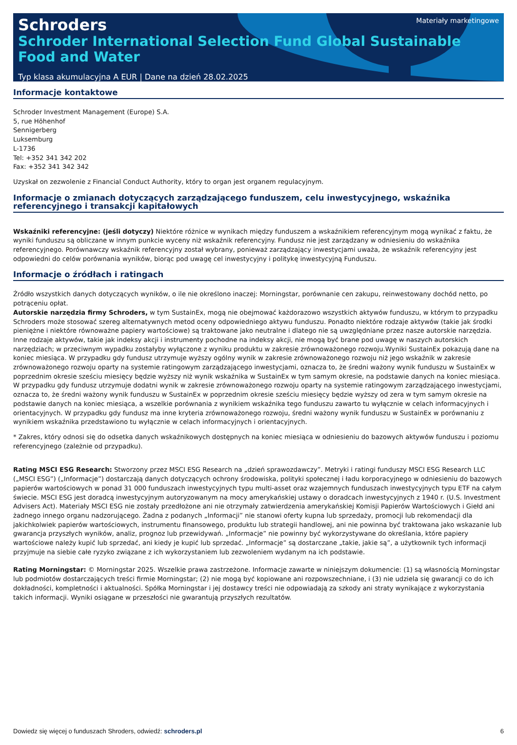Materiały marketingowe
Schroders
Schroder International Selection Fund Global Sustainable Food and Water
Typ klasa akumulacyjna A EUR | Dane na dzień 28.02.2025
Informacje kontaktowe
Schroder Investment Management (Europe) S.A.
5, rue Höhenhof
Sennigerberg
Luksemburg
L-1736
Tel: +352 341 342 202
Fax: +352 341 342 342
Uzyskał on zezwolenie z Financial Conduct Authority, który to organ jest organem regulacyjnym.
Informacje o zmianach dotyczących zarządzającego funduszem, celu inwestycyjnego, wskaźnika referencyjnego i transakcji kapitałowych
Wskaźniki referencyjne: (jeśli dotyczy) Niektóre różnice w wynikach między funduszem a wskaźnikiem referencyjnym mogą wynikać z faktu, że wyniki funduszu są obliczane w innym punkcie wyceny niż wskaźnik referencyjny. Fundusz nie jest zarządzany w odniesieniu do wskaźnika referencyjnego. Porównawczy wskaźnik referencyjny został wybrany, ponieważ zarządzający inwestycjami uważa, że wskaźnik referencyjny jest odpowiedni do celów porównania wyników, biorąc pod uwagę cel inwestycyjny i politykę inwestycyjną Funduszu.
Informacje o źródłach i ratingach
Źródło wszystkich danych dotyczących wyników, o ile nie określono inaczej: Morningstar, porównanie cen zakupu, reinwestowany dochód netto, po potrąceniu opłat.
Autorskie narzędzia firmy Schroders, w tym SustainEx, mogą nie obejmować każdorazowo wszystkich aktywów funduszu, w którym to przypadku Schroders może stosować szereg alternatywnych metod oceny odpowiedniego aktywu funduszu. Ponadto niektóre rodzaje aktywów (takie jak środki pieniężne i niektóre równoważne papiery wartościowe) są traktowane jako neutralne i dlatego nie są uwzględniane przez nasze autorskie narzędzia. Inne rodzaje aktywów, takie jak indeksy akcji i instrumenty pochodne na indeksy akcji, nie mogą być brane pod uwagę w naszych autorskich narzędziach; w przeciwnym wypadku zostałyby wyłączone z wyniku produktu w zakresie zrównoważonego rozwoju.Wyniki SustainEx pokazują dane na koniec miesiąca. W przypadku gdy fundusz utrzymuje wyższy ogólny wynik w zakresie zrównoważonego rozwoju niż jego wskaźnik w zakresie zrównoważonego rozwoju oparty na systemie ratingowym zarządzającego inwestycjami, oznacza to, że średni ważony wynik funduszu w SustainEx w poprzednim okresie sześciu miesięcy będzie wyższy niż wynik wskaźnika w SustainEx w tym samym okresie, na podstawie danych na koniec miesiąca. W przypadku gdy fundusz utrzymuje dodatni wynik w zakresie zrównoważonego rozwoju oparty na systemie ratingowym zarządzającego inwestycjami, oznacza to, że średni ważony wynik funduszu w SustainEx w poprzednim okresie sześciu miesięcy będzie wyższy od zera w tym samym okresie na podstawie danych na koniec miesiąca, a wszelkie porównania z wynikiem wskaźnika tego funduszu zawarto tu wyłącznie w celach informacyjnych i orientacyjnych. W przypadku gdy fundusz ma inne kryteria zrównoważonego rozwoju, średni ważony wynik funduszu w SustainEx w porównaniu z wynikiem wskaźnika przedstawiono tu wyłącznie w celach informacyjnych i orientacyjnych.
* Zakres, który odnosi się do odsetka danych wskaźnikowych dostępnych na koniec miesiąca w odniesieniu do bazowych aktywów funduszu i poziomu referencyjnego (zależnie od przypadku).
Rating MSCI ESG Research: Stworzony przez MSCI ESG Research na „dzień sprawozdawczy”. Metryki i ratingi funduszy MSCI ESG Research LLC („MSCI ESG”) („Informacje”) dostarczają danych dotyczących ochrony środowiska, polityki społecznej i ładu korporacyjnego w odniesieniu do bazowych papierów wartościowych w ponad 31 000 funduszach inwestycyjnych typu multi-asset oraz wzajemnych funduszach inwestycyjnych typu ETF na całym świecie. MSCI ESG jest doradcą inwestycyjnym autoryzowanym na mocy amerykańskiej ustawy o doradcach inwestycyjnych z 1940 r. (U.S. Investment Advisers Act). Materiały MSCI ESG nie zostały przedłożone ani nie otrzymały zatwierdzenia amerykańskiej Komisji Papierów Wartościowych i Giełd ani żadnego innego organu nadzorującego. Żadna z podanych „Informacji” nie stanowi oferty kupna lub sprzedaży, promocji lub rekomendacji dla jakichkolwiek papierów wartościowych, instrumentu finansowego, produktu lub strategii handlowej, ani nie powinna być traktowana jako wskazanie lub gwarancja przyszłych wyników, analiz, prognoz lub przewidywań. „Informacje” nie powinny być wykorzystywane do określania, które papiery wartościowe należy kupić lub sprzedać, ani kiedy je kupić lub sprzedać. „Informacje” są dostarczane „takie, jakie są”, a użytkownik tych informacji przyjmuje na siebie całe ryzyko związane z ich wykorzystaniem lub zezwoleniem wydanym na ich podstawie.
Rating Morningstar: © Morningstar 2025. Wszelkie prawa zastrzeżone. Informacje zawarte w niniejszym dokumencie: (1) są własnością Morningstar lub podmiotów dostarczających treści firmie Morningstar; (2) nie mogą być kopiowane ani rozpowszechniane, i (3) nie udziela się gwarancji co do ich dokładności, kompletności i aktualności. Spółka Morningstar i jej dostawcy treści nie odpowiadają za szkody ani straty wynikające z wykorzystania takich informacji. Wyniki osiągane w przeszłości nie gwarantują przyszłych rezultatów.
Dowiedz się więcej o funduszach Shroders, odwiedź: schroders.pl 6